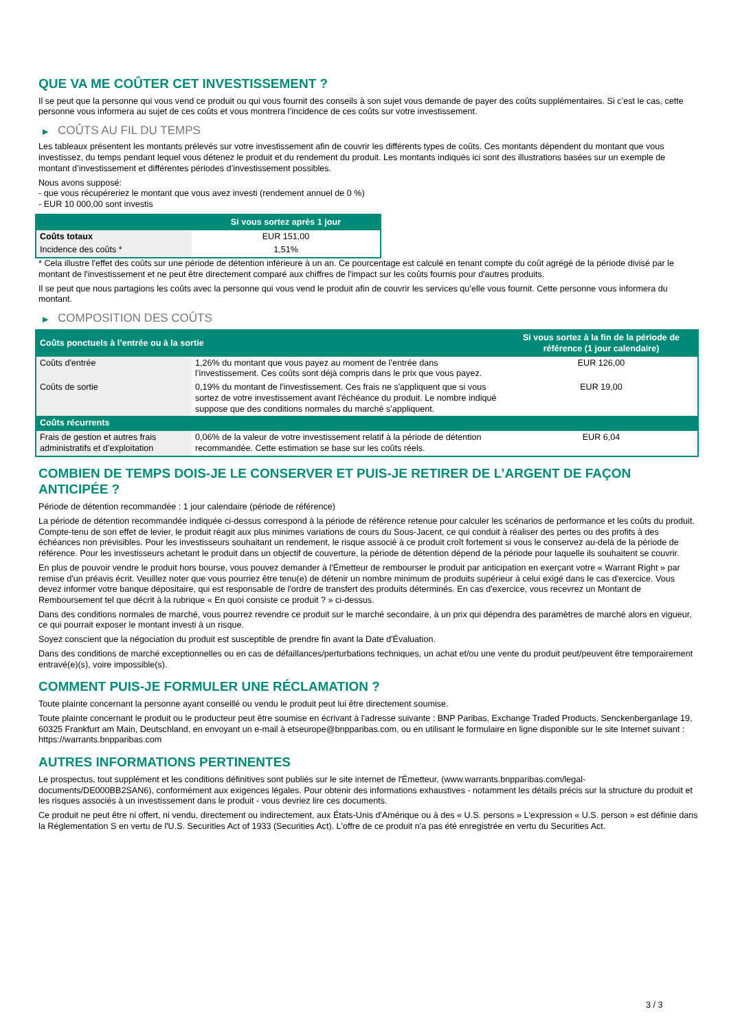QUE VA ME COÛTER CET INVESTISSEMENT ?
Il se peut que la personne qui vous vend ce produit ou qui vous fournit des conseils à son sujet vous demande de payer des coûts supplémentaires. Si c’est le cas, cette personne vous informera au sujet de ces coûts et vous montrera l’incidence de ces coûts sur votre investissement.
▶ COÛTS AU FIL DU TEMPS
Les tableaux présentent les montants prélevés sur votre investissement afin de couvrir les différents types de coûts. Ces montants dépendent du montant que vous investissez, du temps pendant lequel vous détenez le produit et du rendement du produit. Les montants indiqués ici sont des illustrations basées sur un exemple de montant d’investissement et différentes périodes d’investissement possibles.
Nous avons supposé:
- que vous récupéreriez le montant que vous avez investi (rendement annuel de 0 %)
- EUR 10 000,00 sont investis
| | Si vous sortez après 1 jour |
| --- | --- |
| Coûts totaux | EUR 151,00 |
| Incidence des coûts * | 1,51% |
* Cela illustre l'effet des coûts sur une période de détention inférieure à un an. Ce pourcentage est calculé en tenant compte du coût agrégé de la période divisé par le montant de l'investissement et ne peut être directement comparé aux chiffres de l'impact sur les coûts fournis pour d'autres produits.
Il se peut que nous partagions les coûts avec la personne qui vous vend le produit afin de couvrir les services qu’elle vous fournit. Cette personne vous informera du montant.
▶ COMPOSITION DES COÛTS
| Coûts ponctuels à l’entrée ou à la sortie | | Si vous sortez à la fin de la période de référence (1 jour calendaire) |
| --- | --- | --- |
| Coûts d'entrée | 1,26% du montant que vous payez au moment de l’entrée dans l’investissement. Ces coûts sont déjà compris dans le prix que vous payez. | EUR 126,00 |
| Coûts de sortie | 0,19% du montant de l'investissement. Ces frais ne s'appliquent que si vous sortez de votre investissement avant l'échéance du produit. Le nombre indiqué suppose que des conditions normales du marché s'appliquent. | EUR 19,00 |
| Coûts récurrents | | |
| Frais de gestion et autres frais administratifs et d’exploitation | 0,06% de la valeur de votre investissement relatif à la période de détention recommandée. Cette estimation se base sur les coûts réels. | EUR 6,04 |
COMBIEN DE TEMPS DOIS-JE LE CONSERVER ET PUIS-JE RETIRER DE L’ARGENT DE FAÇON ANTICIPÉE ?
Période de détention recommandée : 1 jour calendaire (période de référence)
La période de détention recommandée indiquée ci-dessus correspond à la période de référence retenue pour calculer les scénarios de performance et les coûts du produit. Compte-tenu de son effet de levier, le produit réagit aux plus minimes variations de cours du Sous-Jacent, ce qui conduit à réaliser des pertes ou des profits à des échéances non prévisibles. Pour les investisseurs souhaitant un rendement, le risque associé à ce produit croît fortement si vous le conservez au-delà de la période de référence. Pour les investisseurs achetant le produit dans un objectif de couverture, la période de détention dépend de la période pour laquelle ils souhaitent se couvrir.
En plus de pouvoir vendre le produit hors bourse, vous pouvez demander à l'Émetteur de rembourser le produit par anticipation en exerçant votre « Warrant Right » par remise d'un préavis écrit. Veuillez noter que vous pourriez être tenu(e) de détenir un nombre minimum de produits supérieur à celui exigé dans le cas d'exercice. Vous devez informer votre banque dépositaire, qui est responsable de l'ordre de transfert des produits déterminés. En cas d'exercice, vous recevrez un Montant de Remboursement tel que décrit à la rubrique « En quoi consiste ce produit ? » ci-dessus.
Dans des conditions normales de marché, vous pourrez revendre ce produit sur le marché secondaire, à un prix qui dépendra des paramètres de marché alors en vigueur, ce qui pourrait exposer le montant investi à un risque.
Soyez conscient que la négociation du produit est susceptible de prendre fin avant la Date d'Évaluation.
Dans des conditions de marché exceptionnelles ou en cas de défaillances/perturbations techniques, un achat et/ou une vente du produit peut/peuvent être temporairement entravé(e)(s), voire impossible(s).
COMMENT PUIS-JE FORMULER UNE RÉCLAMATION ?
Toute plainte concernant la personne ayant conseillé ou vendu le produit peut lui être directement soumise.
Toute plainte concernant le produit ou le producteur peut être soumise en écrivant à l'adresse suivante : BNP Paribas, Exchange Traded Products, Senckenberganlage 19, 60325 Frankfurt am Main, Deutschland, en envoyant un e-mail à etseurope@bnpparibas.com, ou en utilisant le formulaire en ligne disponible sur le site Internet suivant : https://warrants.bnpparibas.com
AUTRES INFORMATIONS PERTINENTES
Le prospectus, tout supplément et les conditions définitives sont publiés sur le site internet de l'Émetteur, (www.warrants.bnpparibas.com/legal-documents/DE000BB2SAN6), conformément aux exigences légales. Pour obtenir des informations exhaustives - notamment les détails précis sur la structure du produit et les risques associés à un investissement dans le produit - vous devriez lire ces documents.
Ce produit ne peut être ni offert, ni vendu, directement ou indirectement, aux États-Unis d'Amérique ou à des « U.S. persons » L'expression « U.S. person » est définie dans la Réglementation S en vertu de l'U.S. Securities Act of 1933 (Securities Act). L'offre de ce produit n'a pas été enregistrée en vertu du Securities Act.
3 / 3